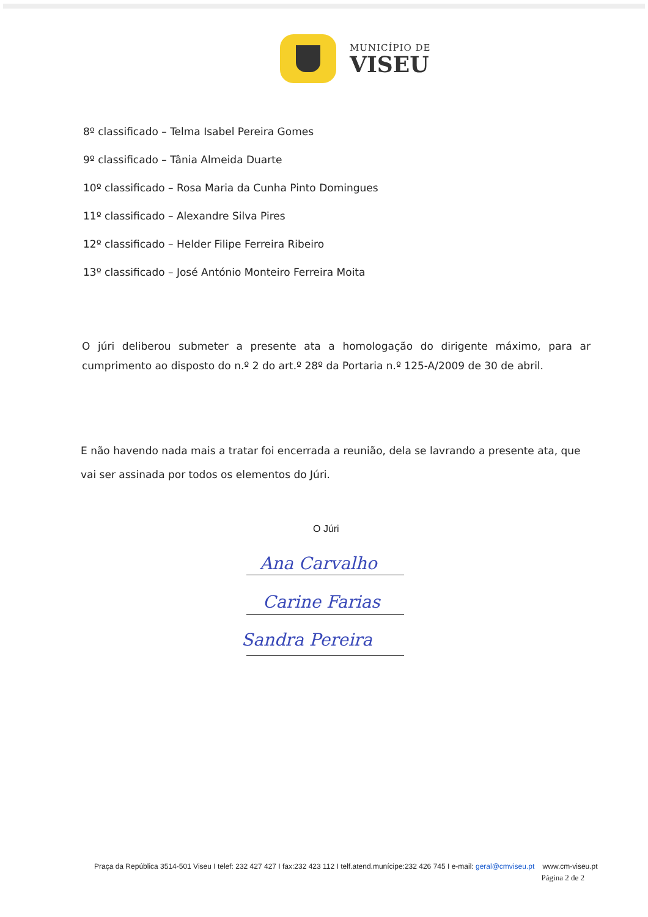MUNICÍPIO DE
VISEU
8º classificado – Telma Isabel Pereira Gomes
9º classificado – Tânia Almeida Duarte
10º classificado – Rosa Maria da Cunha Pinto Domingues
11º classificado – Alexandre Silva Pires
12º classificado – Helder Filipe Ferreira Ribeiro
13º classificado – José António Monteiro Ferreira Moita
O júri deliberou submeter a presente ata a homologação do dirigente máximo, para ar cumprimento ao disposto do n.º 2 do art.º 28º da Portaria n.º 125-A/2009 de 30 de abril.
E não havendo nada mais a tratar foi encerrada a reunião, dela se lavrando a presente ata, que vai ser assinada por todos os elementos do Júri.
O Júri
Ana Carvalho
Carine Farias
Sandra Pereira
Praça da República 3514-501 Viseu I telef: 232 427 427 I fax:232 423 112 I telf.atend.munícipe:232 426 745 I e-mail: geral@cmviseu.pt www.cm-viseu.pt
Página 2 de 2